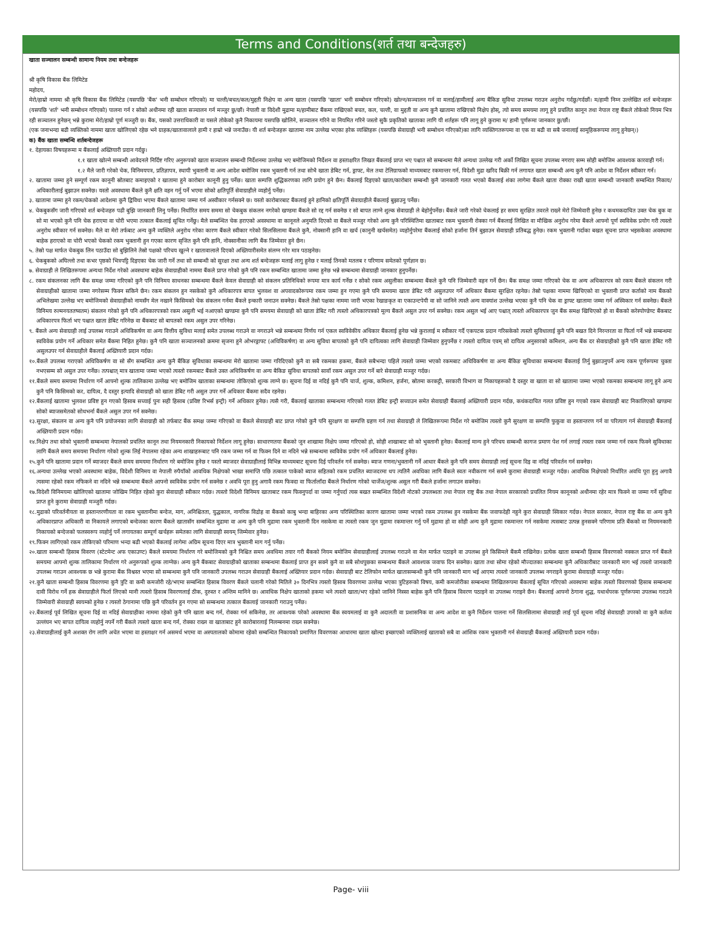Terms and Conditions(शर्त तथा बन्देजहरु)
खाता सञ्चालन सम्बन्धी सामान्य नियम तथा बन्देजहरू
श्री कृषि विकास बैंक लिमिटेड
महोदय,
मेरो/हाम्रो नाममा श्री कृषि विकास बैंक लिमिटेड (यसपछि 'बैंक' भनी सम्बोधन गरिएको) मा चल्ती/बचत/कल/मुद्दती निक्षेप वा अन्य खाता (यसपछि 'खाता' भनी सम्बोधन गरिएको) खोल्न/सञ्चालन गर्न वा मलाई/हामीलाई अन्य बैंकिङ सुविधा उपलब्ध गराउन अनुरोध गर्दछु/गर्दछौं। म/हामी निम्न उल्लेखित शर्त बन्देजहरू (यसपछि 'शर्त' भनी सम्बोधन गरिएको) पालना गर्न र सोको अधीनमा रही खाता सञ्चालन गर्न मञ्जुर छु/छौं। नेपाली वा विदेशी मुद्रामा म/हामीबाट बैंकमा राखिएको बचत, कल, चल्ती, वा मुद्दती वा अन्य कुनै खातामा राखिएको निक्षेप होस्, त्यो समय समयमा लागू हुने प्रचलित कानून तथा नेपाल राष्ट्र बैंकले तोकेको नियम भित्र रही सञ्चालन हुनेछन् भन्ने कुरामा मेरो/हाम्रो पूर्ण मञ्जुरी छ। बैंक, यसको उत्तराधिकारी वा यसले तोकेको कुनै निकायमा यसपछि खोलिने, सञ्चालन गरिने वा नियमित गरिने जस्तो सुकै प्रकृतिको खाताका लागि यी शर्तहरू पनि लागू हुने कुरामा म/ हामी पूर्णरूमा जानकार छु/छौं।
(एक जनाभन्दा बढी व्यक्तिको नाममा खाता खोलिएको रहेछ भने ग्राहक/खातावालाले हामी र हाम्रो भन्ने जनाउँछ। यी शर्त बन्देजहरू खातामा नाम उल्लेख भएका हरेक व्यक्तिहरू (यसपछि सेवाग्राही भनी सम्बोधन गरिएको)का लागि व्यक्तिगतरूपमा वा एक वा बढी वा सबै जनालाई सामूहिकरूपमा लागू हुनेछन्।)
क) बैंक खाता सम्बन्धि शर्तबन्देजहरू
१. देहायका विषयहरूमा म बैंकलाई अख्तियारी प्रदान गर्दछु।
१.१ खाता खोल्ने सम्बन्धी आवेदनले निर्दिष्ट गरिए अनुरूपको खाता सञ्चालन सम्बन्धी निर्देशनमा उल्लेख भए बमोजिमको निर्देशन वा हस्ताक्षरित लिखत बैंकलाई प्राप्त भए पश्चात सो सम्बन्धमा मैले अन्यथा उल्लेख गरी अर्को लिखित सूचना उपलब्ध नगराए सम्म सोही बमोजिम आवश्यक कारवाही गर्न।
१.२ मैले जारी गरेको चेक, विनिमयपत्र, प्रतिज्ञापत्र, स्थायी भुक्तानी वा अन्य आदेश बमोजिम रकम भुक्तानी गर्न तथा सोभै खाता डेबिट गर्न, ड्राफ्ट, मेल तथा टेलिग्राफको माध्यमबाट रकमान्तर गर्न, विदेशी मुद्रा खरिद बिक्री गर्न लगायत खाता सम्बन्धी अन्य कुनै पनि आदेश वा निर्देशन स्वीकार गर्न।
२. खातामा जम्मा हुने सम्पूर्ण रकम कानूनी स्रोतबाट कमाइएको र खातामा हुने कारोबार कानूनी हुनु पर्नेछ। खाता सम्पत्ति शुद्धिकरणका लागि प्रयोग हुने छैन। बैंकलाई दिइएको खाता/कारोबार सम्बन्धी कुनै जानकारी गलत भएको बैंकलाई शंका लागेमा बैंकले खाता रोक्का राखी खाता सम्बन्धी जानकारी सम्बन्धित निकाय/अधिकारीलाई बुझाउन सक्नेछ। यस्तो अवस्थामा बैंकले कुनै क्षति वहन गर्नु पर्ने भएमा सोको क्षतिपूर्ति सेवाग्राहीले व्यहोर्नु पर्नेछ।
३. खातामा जम्मा हुने रकम/चेकको आदेशमा कुनै द्विविधा भएमा बैंकले खातामा जम्मा गर्न अस्वीकार गर्नसक्ने छ। यस्तो कारोबारबाट बैंकलाई हुने हानिको क्षतिपूर्ति सेवाग्राहीले बैंकलाई बुझाउनु पर्नेछ।
४. चेकबुकसँग जारी गरिएको शर्त बन्देजहरु पढी बुझि जानकारी लिनु पर्नेछ। निर्धारित समय सममा सो चेकबुक संकलन नगरेको खण्डमा बैंकले सो रद्द गर्न सक्नेछ र सो बापत लाग्ने शुल्क सेवाग्राही ले बेहोर्नुपर्नेछ। बैंकले जारी गरेको चेकलाई हर समय सुरक्षित तवरले राख्ने मेरो जिम्मेवारी हुनेछ र कथमकदाचित उक्त चेक बुक वा सो मा भएको कुनै पनि चेक हराएमा वा चोरी भएमा तत्काल बैंकलाई सूचित गर्नेछु। मैले सम्बन्धित चेक हराएको अवस्थामा वा कानूनले अनुमति दिएको वा बैंकले मञ्जुर गरेको अन्य कुनै परिस्थितिमा खाताबाट रकम भुक्तानी रोक्का गर्न बैंकलाई लिखित वा मौखिक अनुरोध गरेमा बैंकले आफ्नो पूर्ण स्वविवेक प्रयोग गरी त्यस्तो अनुरोध स्वीकार गर्न सक्नेछ। मैले वा मेरो तर्फबाट अन्य कुनै व्यक्तिले अनुरोध गरेका कारण बैंकले स्वीकार गरेको सिलसिलामा बैंकले कुनै, नोक्सानी हानि वा खर्च (कानुनी खर्चसमेत) व्यहोर्नुपरेमा बैंकलाई सोको हर्जाना तिर्न बुझाउन सेवाग्राही प्रतिबद्ध हुनेछ। रकम भुक्तानी गर्दाका बखत सूचना प्राप्त भइसकेका अवस्थामा बाहेक हराएको वा चोरी भएको चेकको रकम भुक्तानी हुन गएका कारण सृजित कुनै पनि हानि, नोक्सानीका लागि बैंक जिम्मेवार हुने छैन।
५. तेस्रो पक्ष मार्फत चेकबुक लिन पठाउँदा सो बुझिलिने तेस्रो पक्षको परिचय खुल्ने र खातावालाले दिएको अख्तियारीसमेत संलग्न गरेर मात्र पठाइनेछ।
६. चेकबुकको अघिल्लो तथा कभर पृष्ठको भित्रपट्टि दिइएका चेक जारी गर्ने तथा सो सम्बन्धी को सुरक्षा तथा अन्य शर्त बन्देजहरू मलाई लागु हुनेछ र मलाई तिनको मतलब र परिणाम समेतको पूर्णज्ञान छ।
७. सेवाग्राही ले लिखितरूपमा अन्यथा निर्देश गरेको अवस्थामा बाहेक सेवाग्राहीको नाममा बैंकले प्राप्त गरेको कुनै पनि रकम सम्बन्धित खातामा जम्मा हुनेछ भन्ने सम्बन्धमा सेवाग्राही जानकार हुनुपर्नेछ।
८. रकम संकलनका लागि बैंक समक्ष जम्मा गरिएको कुनै पनि विनिमय साधनका सम्बन्धमा बैंकले केवल सेवाग्राही को संकलन प्रतिनिधिको रूपमा मात्र कार्य गर्नेछ र सोको रकम असुलीका सम्बन्धमा बैंकले कुनै पनि जिम्मेवारी वहन गर्ने छैन। बैंक समक्ष जम्मा गरिएको चेक वा अन्य अधिकारपत्र को रकम बैंकले संकलन गरी सेवाग्राहीको खातामा जम्मा नगरेसम्म फिक्न सकिने छैन। रकम संकलन हुन नसकेको कुनै अधिकारपत्र बापत भुलवश वा अपवादकोरूपमा रकम जम्मा हुन गएमा कुनै पनि समयमा खाता डेबिट गरी असुलउपर गर्ने अधिकार बैंकमा सुरक्षित रहनेछ। तेस्रो पक्षका नाममा खिचिएको वा भुक्तानी प्राप्त कर्ताको नाम बैंकको अभिलेखमा उल्लेख भए बमोजिमको सेवाग्राहीको नामसँग मेल नखाने किसिमको चेक संकलन गर्नमा बैंकले इन्कारी जनाउन सक्नेछ। बैंकले तेस्रो पक्षका नाममा जारी भएका रेखाङकृत वा एकाउन्टपेयी वा सो जानिने त्यस्तै अन्य वाक्यांश उल्लेख भएका कुनै पनि चेक वा ड्राफ्ट खातामा जम्मा गर्न अस्विकार गर्न सक्नेछ। बैंकले विनिमय रुल्मनयततष्वतम) संकलन गरेको कुनै पनि अधिकारपत्रको रकम असुली भई नआएको खण्डमा कुनै पनि समयमा सेवाग्राही को खाता डेबिट गरी त्यस्तो अधिकारपत्रको मूल्य बैंकले असुल उपर गर्न सक्नेछ। रकम असुल भई आए पश्चात् त्यस्तो अधिकारपत्र जुन बैंक समक्ष खिचिएको हो वा बैंकको करेस्पोण्डेण्ट बैंकबाट अधिकारपत्र फिर्ता भए पश्चात खाता डेबिट गरिनेछ वा बैंकबाट सो बापतको रकम असुल उपर गरिनेछ।
९. बैंकले अन्य सेवाग्राही लाई उपलब्ध गराउने अधिविकर्षण वा अन्य वित्तीय सुविधा मलाई समेत उपलब्ध गराउने वा नगराउने भन्ने सम्बन्धमा निर्णय गर्न एकल स्वविवेकीय अधिकार बैंकलाई हुनेछ भन्ने कुरालाई म स्वीकार गर्दै एकपटक प्रदान गरिसकेको त्यस्तो सुविधालाई कुनै पनि बखत दिने निरन्तरता वा फिर्ता गर्ने भन्ने सम्बन्धमा स्वविवेक प्रयोग गर्ने अधिकार समेत बैंकमा निहित हुनेछ। कुनै पनि खाता सञ्चालनको क्रममा सृजना हुने ओभरड्राफ्ट (अधिविकर्षण) वा अन्य सुविधा बापतको कुनै पनि दायित्वका लागि सेवाग्राही जिम्मेवार हुनुपर्नेछ र त्यस्तो दायित्व एवम् सो दायित्व अनुसारको कमिशन, अन्य बैंक दर सेवाग्राहीको कुनै पनि खाता डेबिट गरी असुलउपर गर्न सेवाग्राहीले बैंकलाई अख्तियारी प्रदान गर्दछ।
१०.बैंकले उपलब्ध गराएको अधिविकर्षण वा सो सँग सम्बन्धित अन्य कुनै बैंकिङ सुविधाका सम्बन्धमा मेरो खातामा जम्मा गरिदिएको कुनै वा सबै रकमका हकमा, बैंकले सबैभन्दा पहिले त्यस्तो जम्मा भएको रकमबाट अधिविकर्षण वा अन्य बैंकिङ सुविधाका सम्बन्धमा बैंकलाई तिर्नु बुझाउनुपर्ने अन्य रकम पूर्णरूपमा चुक्ता नभएसम्म सो असुल उपर गर्नेछ। तत्पश्चात् मात्र खातामा जम्मा भएको त्यस्तो रकमबाट बैंकले उक्त अधिविकर्षण वा अन्य बैकिङ सुविधा बापतको सावाँ रकम असुल उपर गर्ने बारे सेवाग्राही मञ्जुर गर्दछ।
११.बैंकले समय समयमा निर्धारण गर्ने आफ्नो शुल्क तालिकामा उल्लेख भए बमोजिम खाताका सम्बन्धमा तोकिएको शुल्क लाग्ने छ। सूचना दिई वा नदिई कुनै पनि चार्ज, शुल्क, कमिशन, हर्जना, स्रोतमा करकट्टी, सरकारी विभाग वा निकायहरूको दै दस्तुर वा खाता वा सो खातामा जम्मा भएको रकमका सम्बन्धमा लागू हुने अन्य कुनै पनि किसिमको कर, दायित्व, दै दस्तुर इत्यादि सेवाग्राही को खाता डेबिट गरी असुल उपर गर्ने अधिकार बैंकमा सदैव रहनेछ।
१२.बैंकलाई खातामा भुलवश प्रविष्ट हुन गएको हिसाब सच्याई पुनः सही हिसाब (प्रविष्ट रिभर्स इन्ट्री) गर्ने अधिकार हुनेछ। त्यसै गरी, बैंकलाई खाताका सम्बन्धमा गरिएको गलत डेबिट इन्ट्री सच्याउन समेत सेवाग्राही बैंकलाई अख्तियारी प्रदान गर्दछ, कथंकदाचित गलत प्रविष्ट हुन गएको रकम सेवाग्राही बाट निकालिएको खण्डमा सोको ब्याजसमेतको सोधभर्ना बैंकले असुल उपर गर्न सक्नेछ।
१३.सुरक्षा, संकलन वा अन्य कुनै पनि प्रयोजनका लागि सेवाग्राही को तर्फबाट बैंक समक्ष जम्मा गरिएको वा बैंकले सेवाग्राही बाट प्राप्त गरेको कुनै पनि सुरक्षण वा सम्पत्ति ग्रहण गर्न तथा सेवाग्राही ले लिखितरूपमा निर्देश गरे बमोजिम त्यस्तो कुनै सुरक्षण वा सम्पत्ति फुकुवा वा हस्तान्तरण गर्न वा परित्याग गर्न सेवाग्राही बैंकलाई अख्तियारी प्रदान गर्दछ।
१४.निक्षेप तथा सोको भुक्तानी सम्बन्धमा नेपालको प्रचलित कानून तथा नियमनकारी निकायको निर्देशन लागू हुनेछ। साधारणतया बैंकको जुन शाखामा निक्षेप जम्मा गरिएको हो, सोही शाखाबाट सो को भुक्तानी हुनेछ। बैंकलाई मान्य हुने परिचय सम्बन्धी कागज प्रमाण पेश गर्न लगाई त्यस्ता रकम जम्मा गर्न रकम फिक्ने सुविधाका लागि बैंकले समय समयमा निर्धारण गरेको शुल्क लिई नेपालमा रहेका अन्य शाखाहरूबाट पनि रकम जम्मा गर्न वा फिक्न दिने वा नदिने भन्ने सम्बन्धमा स्वविवेक प्रयोग गर्ने अधिकार बैंकलाई हुनेछ।
१५.कुनै पनि खातामा प्रदान गर्ने ब्याजदर बैंकले समय समयमा निर्धारण गरे बमोजिम हुनेछ र यस्तो ब्याजदर सेवाग्राहीलाई विभिन्न माध्यमबाट सूचना दिई परिवर्तन गर्न सक्नेछ। ब्याज गणना/भुक्तानी गर्ने आधार बैंकले कुनै पनि समय सेवाग्राही लाई सूचना दिइ वा नदिई परिवर्तन गर्न सक्नेछ।
१६.अन्यथा उल्लेख भएको अवस्थामा बाहेक, विदेशी विनिमय वा नेपाली रुपैयाँको आवधिक निक्षेपको भाखा समाप्ति पछि तत्काल पाकेको ब्याज सहितको रकम प्रचलित ब्याजदरमा थप त्यतिनै अवधिका लागि बैंकले स्वतः नवीकरण गर्न सक्ने कुरामा सेवाग्राही मञ्जुर गर्दछ। आवधिक निक्षेपको निर्धारित अवधि पूरा हुनु अगावै त्यसमा रहेको रकम नफिकने वा नदिने भन्ने सम्बन्धमा बैंकले आफ्नो स्वविवेक प्रयोग गर्न सक्नेछ र अवधि पूरा हुनु अगावै रकम फिक्दा वा फिर्तालाँदा बैंकले निर्धारण गरेको चार्जेज/शुल्क असुल गरी बैंकले हर्जाना लगाउन सक्नेछ।
१७.विदेशी विनिमयमा खोलिएको खातामा जोखिम निहित रहेको कुरा सेवाग्राही स्वीकार गर्दछ। त्यस्तो विदेशी विनिमय खाताबाट रकम फिक्नुपर्दा वा जम्मा गर्नुपर्दा त्यस बखत सम्बन्धित विदेशी नोटको उपलब्धता तथा नेपाल राष्ट्र बैंक तथा नेपाल सरकारको प्रचलित नियम कानूनको अधीनमा रहेर मात्र फिक्ने वा जम्मा गर्ने सुविधा प्राप्त हुने कुरामा सेवाग्राही मञ्जुरी गर्दछ।
१८.मुद्राको परिवर्तनीयता वा हस्तान्तरणीयता वा रकम भुक्तानीमा बन्देज, माग, अनिश्चितता, युद्धकाल, नागरिक विद्रोह वा बैंकको काबु भन्दा बाहिरका अन्य परिस्थितिका कारण खातामा जम्मा भएको रकम उपलब्ध हुन नसकेमा बैंक जवाफदेही नहुने कुरा सेवाग्राही स्विकार गर्दछ। नेपाल सरकार, नेपाल राष्ट्र बैंक वा अन्य कुनै अधिकारप्राप्त अधिकारी वा निकायले लगाएको बन्देजका कारण बैंकले खातासँग सम्बन्धित मुद्रामा वा अन्य कुनै पनि मुद्रामा रकम भुक्तानी दिन नसकेमा वा त्यस्तो रकम जुन मुद्रामा रकमान्तर गर्नु पर्ने मुद्रामा हो वा सोही अन्य कुनै मुद्रामा रकमान्तर गर्न नसकेमा त्यसबाट उत्पन्न हुनसक्ने परिणाम प्रति बैंकको वा नियमनकारी निकायको बन्देजको फलस्वरूप व्यहोर्नु पर्ने लगायतका सम्पूर्ण खर्चहरू समेतका लागि सेवाग्राही स्वयम् जिम्मेवार हुनेछ।
१९.फिक्न लागिएको रकम तोकिएको परिमाण भन्दा बढी भएको बैंकलाई लागेमा अग्रिम सूचना दिएर मात्र भुक्तानी माग गर्नु पर्नेछ।
२०.खाता सम्बन्धी हिसाब विवरण (स्टेटमेन्ट अफ एकाउण्ट) बैंकले समयमा निर्धारण गरे बमोजिमको कुनै निश्चित समय अवधिमा तयार गरी बैंकको नियम बमोजिम सेवाग्राहीलाई उपलब्ध गराउने वा मेल मार्फत पठाइने वा उपलब्ध हुने किसिमले बैंकमै राखिनेछ। प्रत्येक खाता सम्बन्धी हिसाब विवरणको नक्कल प्राप्त गर्न बैंकले समयमा आफ्नो शुल्क तालिकामा निर्धारण गरे अनुरूपको शुल्क लाग्नेछ। अन्य कुनै बैंकबाट सेवाग्राहीको खाताका सम्बन्धमा बैंकलाई प्राप्त हुन सक्ने कुनै वा सबै सोधपुछका सम्बन्धमा बैंकले आवश्यक जवाफ दिन सक्नेछ। खाता तथा सोमा रहेको मौज्दातका सम्बन्धमा कुनै अधिकारीबाट जानकारी माग भई त्यस्तो जानकारी उपलब्ध गराउन आवश्यक छ भन्ने कुरामा बैंक विश्वस्त भएमा सो सम्बन्धमा कुनै पनि जानकारी उपलब्ध गराउन सेवाग्राही बैंकलाई अख्तियार प्रदान गर्दछ। सेवाग्राही बाट टेलिफोन मार्फत खातासम्बन्धी कुनै पनि जानकारी माग भई आएमा त्यस्तो जानकारी उपलब्ध नगराइने कुरामा सेवाग्राही मञ्जुर गर्दछ।
२१.कुनै खाता सम्बन्धी हिसाब विवरणमा कुनै त्रुटि वा कमी कमजोरी रहे/भएमा सम्बन्धित हिसाब विवरण बैंकले चलानी गरेको मितिले ३० दिनभित्र त्यस्तो हिसाब विवरणमा उल्लेख भएका त्रुटिहरूको विषय, कमी कमजोरीका सम्बन्धमा लिखितरूपमा बैंकलाई सूचित गरिएको अवस्थामा बाहेक त्यस्तो विवरणको हिसाब सम्बन्धमा दावी विरोध गर्ने हक सेवाग्राहीले फिर्ता लिएको मानी त्यस्तो हिसाब विवरणलाई ठीक, दुरुस्त र अन्तिम मानिने छ। आवधिक निक्षेप खाताको हकमा भने त्यस्तो खाता/भए रहेको जानिने निस्सा बाहेक कुनै पनि हिसाब विवरण पठाइने वा उपलब्ध गराइने छैन। बैंकलाई आफ्नो ठेगाना शुद्ध, यथार्थपरक पूर्णरूपमा उपलब्ध गराउने जिम्मेवारी सेवाग्राही स्वयम्को हुनेछ र त्यस्तो ठेगानामा पछि कुनै परिवर्तन हुन गएमा सो सम्बन्धमा तत्काल बैंकलाई जानकारी गराउनु पर्नेछ।
२२.बैंकलाई पूर्व लिखित सूचना दिई वा नदिई सेवाग्राहीका नाममा रहेको कुनै पनि खाता बन्द गर्न, रोक्का गर्न सकिनेछ, तर आवश्यक परेको अवस्थामा बैंक स्वयमलाई वा कुनै अदालती वा प्रशासनिक वा अन्य आदेश वा कुनै निर्देशन पालना गर्ने सिलसिलामा सेवाग्राही लाई पूर्व सूचना नदिई सेवाग्राही उपरको वा कुनै कर्तव्य उल्लंघन भए बापत दायित्व व्यहोर्नु नपर्ने गरी बैंकले त्यस्तो खाता बन्द गर्न, रोक्का राख्न वा खाताबाट हुने कारोबारलाई निलम्बनमा राख्न सक्नेछ।
२३.सेवाग्राहीलाई कुनै अशक्त रोग लागि अचेत भएमा वा हस्ताक्षर गर्न असमर्थ भएमा वा अस्पतालको कोमामा रहेको सम्बन्धित निकायको प्रमाणित विवरणका आधारमा खाता खोल्दा इच्छाएको व्यक्तिलाई खाताको सबै वा आंशिक रकम भुक्तानी गर्न सेवाग्राही बैंकलाई अख्तियारी प्रदान गर्दछ।
Page- viii